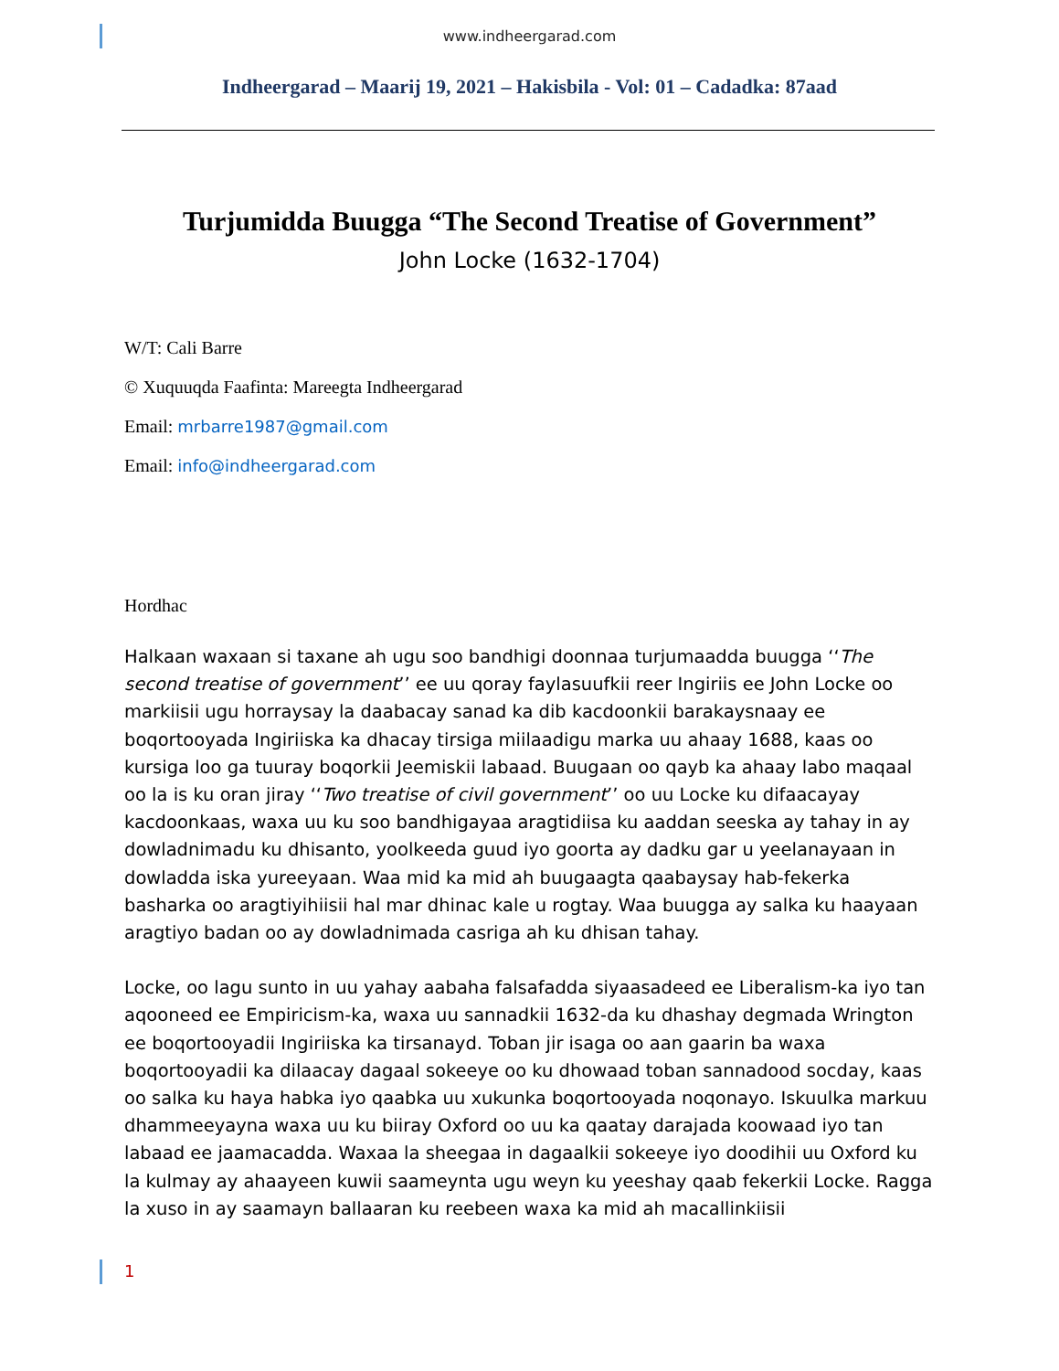www.indheergarad.com
Indheergarad – Maarij 19, 2021 – Hakisbila - Vol: 01 – Cadadka: 87aad
Turjumidda Buugga “The Second Treatise of Government”
John Locke (1632-1704)
W/T: Cali Barre
© Xuquuqda Faafinta: Mareegta Indheergarad
Email: mrbarre1987@gmail.com
Email: info@indheergarad.com
Hordhac
Halkaan waxaan si taxane ah ugu soo bandhigi doonnaa turjumaadda buugga ‘‘The second treatise of government’’ ee uu qoray faylasuufkii reer Ingiriis ee John Locke oo markiisii ugu horraysay la daabacay sanad ka dib kacdoonkii barakaysnaay ee boqortooyada Ingiriiska ka dhacay tirsiga miilaadigu marka uu ahaay 1688, kaas oo kursiga loo ga tuuray boqorkii Jeemiskii labaad. Buugaan oo qayb ka ahaay labo maqaal oo la is ku oran jiray ‘‘Two treatise of civil government’’ oo uu Locke ku difaacayay kacdoonkaas, waxa uu ku soo bandhigayaa aragtidiisa ku aaddan seeska ay tahay in ay dowladnimadu ku dhisanto, yoolkeeda guud iyo goorta ay dadku gar u yeelanayaan in dowladda iska yureeyaan. Waa mid ka mid ah buugaagta qaabaysay hab-fekerka basharka oo aragtiyihiisii hal mar dhinac kale u rogtay. Waa buugga ay salka ku haayaan aragtiyo badan oo ay dowladnimada casriga ah ku dhisan tahay.
Locke, oo lagu sunto in uu yahay aabaha falsafadda siyaasadeed ee Liberalism-ka iyo tan aqooneed ee Empiricism-ka, waxa uu sannadkii 1632-da ku dhashay degmada Wrington ee boqortooyadii Ingiriiska ka tirsanayd. Toban jir isaga oo aan gaarin ba waxa boqortooyadii ka dilaacay dagaal sokeeye oo ku dhowaad toban sannadood socday, kaas oo salka ku haya habka iyo qaabka uu xukunka boqortooyada noqonayo. Iskuulka markuu dhammeeyayna waxa uu ku biiray Oxford oo uu ka qaatay darajada koowaad iyo tan labaad ee jaamacadda. Waxaa la sheegaa in dagaalkii sokeeye iyo doodihii uu Oxford ku la kulmay ay ahaayeen kuwii saameynta ugu weyn ku yeeshay qaab fekerkii Locke. Ragga la xuso in ay saamayn ballaaran ku reebeen waxa ka mid ah macallinkiisii
1